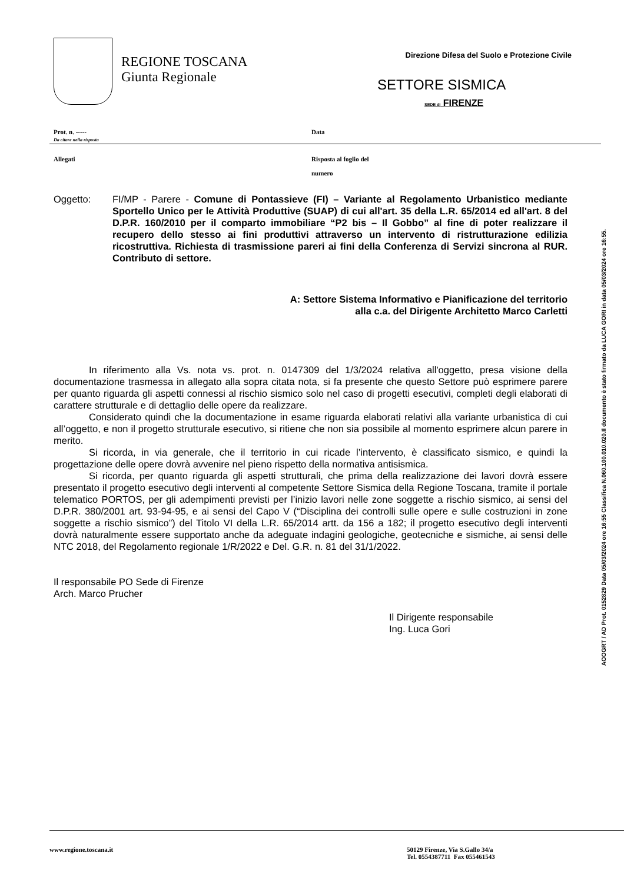REGIONE TOSCANA
Giunta Regionale
Direzione Difesa del Suolo e Protezione Civile
SETTORE SISMICA
SEDE di FIRENZE
Prot. n. -----
Da citare nella risposta
Data
Allegati
Risposta al foglio del
numero
Oggetto: FI/MP - Parere - Comune di Pontassieve (FI) – Variante al Regolamento Urbanistico mediante Sportello Unico per le Attività Produttive (SUAP) di cui all'art. 35 della L.R. 65/2014 ed all'art. 8 del D.P.R. 160/2010 per il comparto immobiliare “P2 bis – Il Gobbo” al fine di poter realizzare il recupero dello stesso ai fini produttivi attraverso un intervento di ristrutturazione edilizia ricostruttiva. Richiesta di trasmissione pareri ai fini della Conferenza di Servizi sincrona al RUR. Contributo di settore.
A: Settore Sistema Informativo e Pianificazione del territorio
alla c.a. del Dirigente Architetto Marco Carletti
In riferimento alla Vs. nota vs. prot. n. 0147309 del 1/3/2024 relativa all'oggetto, presa visione della documentazione trasmessa in allegato alla sopra citata nota, si fa presente che questo Settore può esprimere parere per quanto riguarda gli aspetti connessi al rischio sismico solo nel caso di progetti esecutivi, completi degli elaborati di carattere strutturale e di dettaglio delle opere da realizzare.
Considerato quindi che la documentazione in esame riguarda elaborati relativi alla variante urbanistica di cui all’oggetto, e non il progetto strutturale esecutivo, si ritiene che non sia possibile al momento esprimere alcun parere in merito.
Si ricorda, in via generale, che il territorio in cui ricade l’intervento, è classificato sismico, e quindi la progettazione delle opere dovrà avvenire nel pieno rispetto della normativa antisismica.
Si ricorda, per quanto riguarda gli aspetti strutturali, che prima della realizzazione dei lavori dovrà essere presentato il progetto esecutivo degli interventi al competente Settore Sismica della Regione Toscana, tramite il portale telematico PORTOS, per gli adempimenti previsti per l’inizio lavori nelle zone soggette a rischio sismico, ai sensi del D.P.R. 380/2001 art. 93-94-95, e ai sensi del Capo V (“Disciplina dei controlli sulle opere e sulle costruzioni in zone soggette a rischio sismico”) del Titolo VI della L.R. 65/2014 artt. da 156 a 182; il progetto esecutivo degli interventi dovrà naturalmente essere supportato anche da adeguate indagini geologiche, geotecniche e sismiche, ai sensi delle NTC 2018, del Regolamento regionale 1/R/2022 e Del. G.R. n. 81 del 31/1/2022.
Il responsabile PO Sede di Firenze
Arch. Marco Prucher
Il Dirigente responsabile
Ing. Luca Gori
AOOGRT / AD Prot. 0152829 Data 05/03/2024 ore 16:55 Classifica N.060.100.010.020.Il documento è stato firmato da LUCA GORI in data 05/03/2024 ore 16:55.
www.regione.toscana.it 50129 Firenze, Via S.Gallo 34/a
Tel. 0554387711 Fax 055461543